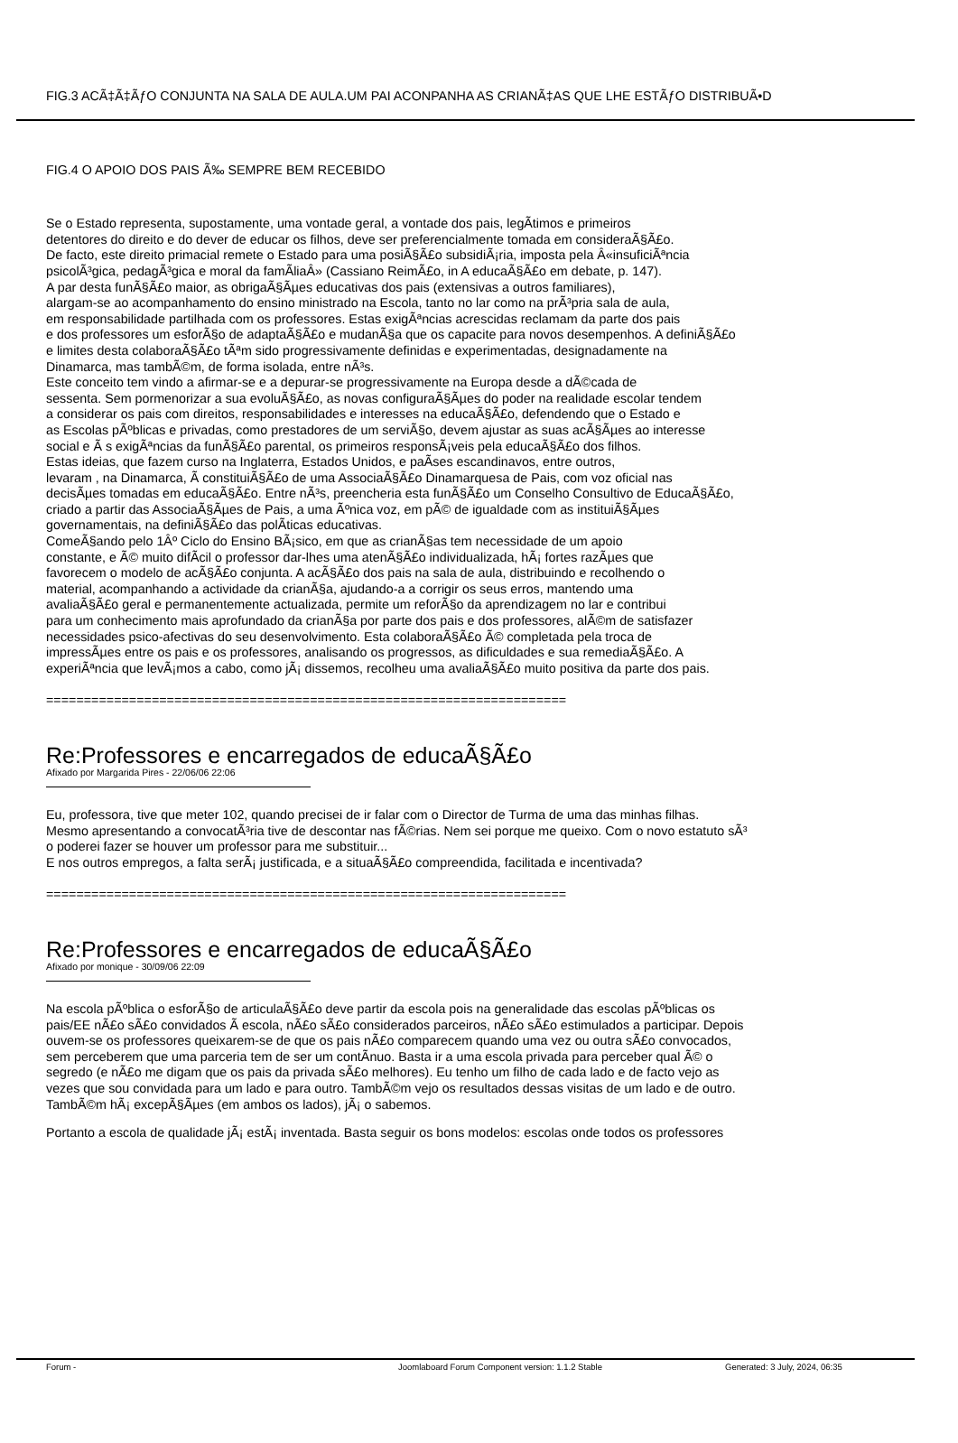FIG.3 ACÃ‡Ã‡ÃƒO CONJUNTA NA SALA DE AULA.UM PAI ACONPANHA AS CRIANÃ‡AS QUE LHE ESTÃƒO DISTRIBUÃ•D
FIG.4 O APOIO DOS PAIS Ã‰ SEMPRE BEM RECEBIDO
Se o Estado representa, supostamente, uma vontade geral, a vontade dos pais, legÃ­timos e primeiros
detentores do direito e do dever de educar os filhos, deve ser preferencialmente tomada em consideraÃ§Ã£o.
De facto, este direito primacial remete o Estado para uma posiÃ§Ã£o subsidiÃ¡ria, imposta pela Â«insuficiÃªncia
psicolÃ³gica, pedagÃ³gica e moral da famÃ­liaÂ» (Cassiano ReimÃ£o, in A educaÃ§Ã£o em debate, p. 147).
A par desta funÃ§Ã£o maior, as obrigaÃ§Ãµes educativas dos pais (extensivas a outros familiares),
alargam-se ao acompanhamento do ensino ministrado na Escola, tanto no lar como na prÃ³pria sala de aula,
em responsabilidade partilhada com os professores. Estas exigÃªncias acrescidas reclamam da parte dos pais
e dos professores um esforÃ§o de adaptaÃ§Ã£o e mudanÃ§a que os capacite para novos desempenhos. A definiÃ§Ã£o
e limites desta colaboraÃ§Ã£o tÃªm sido progressivamente definidas e experimentadas, designadamente na
Dinamarca, mas tambÃ©m, de forma isolada, entre nÃ³s.
Este conceito tem vindo a afirmar-se e a depurar-se progressivamente na Europa desde a dÃ©cada de
sessenta. Sem pormenorizar a sua evoluÃ§Ã£o, as novas configuraÃ§Ãµes do poder na realidade escolar tendem
a considerar os pais com direitos, responsabilidades e interesses na educaÃ§Ã£o, defendendo que o Estado e
as Escolas pÃºblicas e privadas, como prestadores de um serviÃ§o, devem ajustar as suas acÃ§Ãµes ao interesse
social e Ã s exigÃªncias da funÃ§Ã£o parental, os primeiros responsÃ¡veis pela educaÃ§Ã£o dos filhos.
Estas ideias, que fazem curso na Inglaterra, Estados Unidos, e paÃ­ses escandinavos, entre outros,
levaram , na Dinamarca, Ã constituiÃ§Ã£o de uma AssociaÃ§Ã£o Dinamarquesa de Pais, com voz oficial nas
decisÃµes tomadas em educaÃ§Ã£o. Entre nÃ³s, preencheria esta funÃ§Ã£o um Conselho Consultivo de EducaÃ§Ã£o,
criado a partir das AssociaÃ§Ãµes de Pais, a uma Ãºnica voz, em pÃ© de igualdade com as instituiÃ§Ãµes
governamentais, na definiÃ§Ã£o das polÃ­ticas educativas.
ComeÃ§ando pelo 1Âº Ciclo do Ensino BÃ¡sico, em que as crianÃ§as tem necessidade de um apoio
constante, e Ã© muito difÃ­cil o professor dar-lhes uma atenÃ§Ã£o individualizada, hÃ¡ fortes razÃµes que
favorecem o modelo de acÃ§Ã£o conjunta. A acÃ§Ã£o dos pais na sala de aula, distribuindo e recolhendo o
material, acompanhando a actividade da crianÃ§a, ajudando-a a corrigir os seus erros, mantendo uma
avaliaÃ§Ã£o geral e permanentemente actualizada, permite um reforÃ§o da aprendizagem no lar e contribui
para um conhecimento mais aprofundado da crianÃ§a por parte dos pais e dos professores, alÃ©m de satisfazer
necessidades psico-afectivas do seu desenvolvimento. Esta colaboraÃ§Ã£o Ã© completada pela troca de
impressÃµes entre os pais e os professores, analisando os progressos, as dificuldades e sua remediaÃ§Ã£o. A
experiÃªncia que levÃ¡mos a cabo, como jÃ¡ dissemos, recolheu uma avaliaÃ§Ã£o muito positiva da parte dos pais.
=====================================================================
Re:Professores e encarregados de educaÃ§Ã£o
Afixado por Margarida Pires - 22/06/06 22:06
Eu, professora, tive que meter 102, quando precisei de ir falar com o Director de Turma de uma das minhas filhas.
Mesmo apresentando a convocatÃ³ria tive de descontar nas fÃ©rias. Nem sei porque me queixo. Com o novo estatuto sÃ³
o poderei fazer se houver um professor para me substituir...
E nos outros empregos, a falta serÃ¡ justificada, e a situaÃ§Ã£o compreendida, facilitada e incentivada?
=====================================================================
Re:Professores e encarregados de educaÃ§Ã£o
Afixado por monique - 30/09/06 22:09
Na escola pÃºblica o esforÃ§o de articulaÃ§Ã£o deve partir da escola pois na generalidade das escolas pÃºblicas os
pais/EE nÃ£o sÃ£o convidados Ã escola, nÃ£o sÃ£o considerados parceiros, nÃ£o sÃ£o estimulados a participar. Depois
ouvem-se os professores queixarem-se de que os pais nÃ£o comparecem quando uma vez ou outra sÃ£o convocados,
sem perceberem que uma parceria tem de ser um contÃ­nuo. Basta ir a uma escola privada para perceber qual Ã© o
segredo (e nÃ£o me digam que os pais da privada sÃ£o melhores). Eu tenho um filho de cada lado e de facto vejo as
vezes que sou convidada para um lado e para outro. TambÃ©m vejo os resultados dessas visitas de um lado e de outro.
TambÃ©m hÃ¡ excepÃ§Ãµes (em ambos os lados), jÃ¡ o sabemos.
Portanto a escola de qualidade jÃ¡ estÃ¡ inventada. Basta seguir os bons modelos: escolas onde todos os professores
Forum - Joomlaboard Forum Component version: 1.1.2 Stable Generated: 3 July, 2024, 06:35